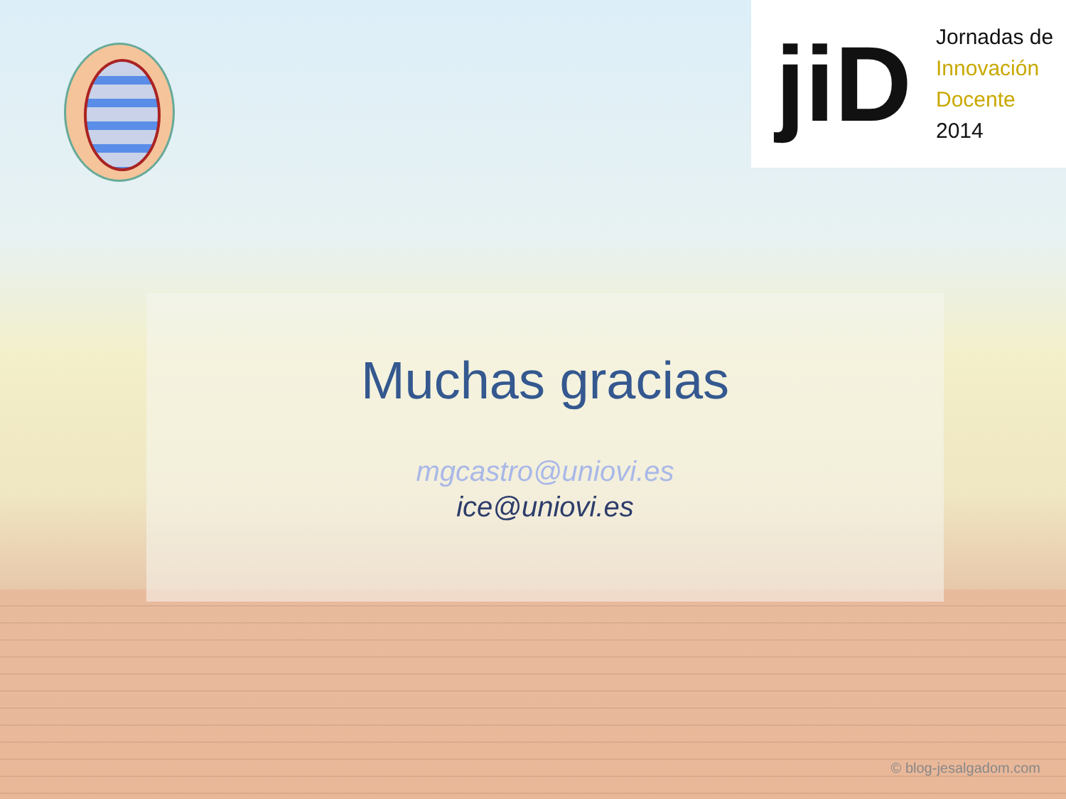jiD
Jornadas de
Innovación
Docente
2014
Muchas gracias
mgcastro@uniovi.es
ice@uniovi.es
© blog-jesalgadom.com